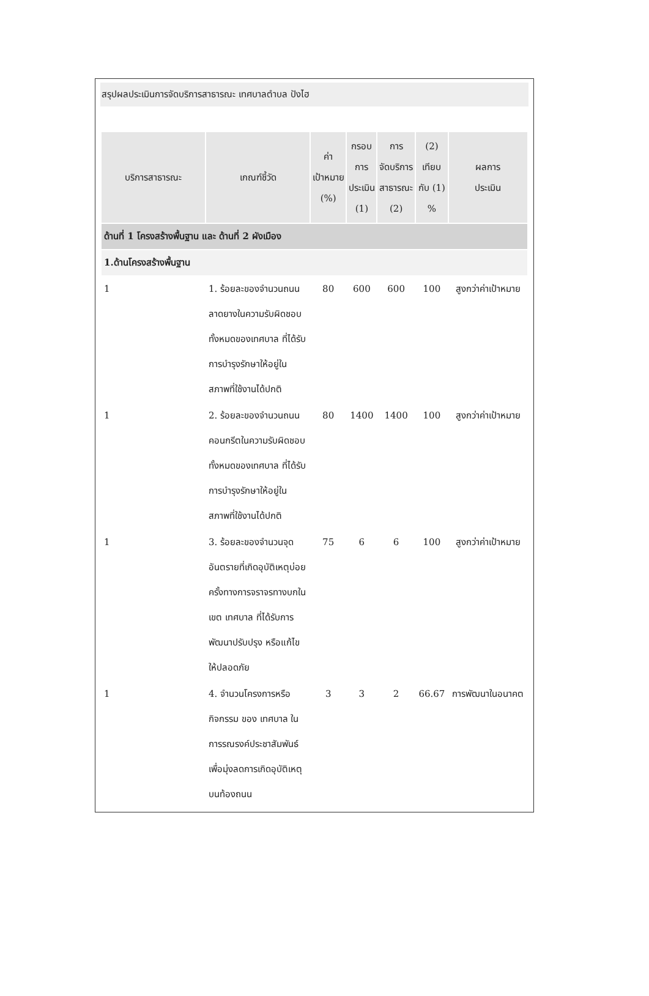สรุปผลประเมินการจัดบริการสาธารณะ เทศบาลตำบล ปังไฮ
| บริการสาธารณะ | เกณฑ์ชี้วัด | ค่า เป้าหมาย (%) | กรอบ การ ประเมิน (1) | การ จัดบริการ สาธารณะ (2) | (2) เทียบ กับ (1) % | ผลการ ประเมิน |
| --- | --- | --- | --- | --- | --- | --- |
| ด้านที่ 1 โครงสร้างพื้นฐาน และ ด้านที่ 2 ผังเมือง | | | | | | |
| 1.ด้านโครงสร้างพื้นฐาน | | | | | | |
| 1 | 1. ร้อยละของจำนวนถนนลาดยางในความรับผิดชอบทั้งหมดของเทศบาล ที่ได้รับการบำรุงรักษาให้อยู่ในสภาพที่ใช้งานได้ปกติ | 80 | 600 | 600 | 100 | สูงกว่าค่าเป้าหมาย |
| 1 | 2. ร้อยละของจำนวนถนนคอนกรีตในความรับผิดชอบทั้งหมดของเทศบาล ที่ได้รับการบำรุงรักษาให้อยู่ในสภาพที่ใช้งานได้ปกติ | 80 | 1400 | 1400 | 100 | สูงกว่าค่าเป้าหมาย |
| 1 | 3. ร้อยละของจำนวนจุดอันตรายที่เกิดอุบัติเหตุบ่อยครั้งทางการจราจรทางบกในเขต เทศบาล ที่ได้รับการพัฒนาปรับปรุง หรือแก้ไขให้ปลอดภัย | 75 | 6 | 6 | 100 | สูงกว่าค่าเป้าหมาย |
| 1 | 4. จำนวนโครงการหรือกิจกรรม ของ เทศบาล ในการรณรงค์ประชาสัมพันธ์ เพื่อมุ่งลดการเกิดอุบัติเหตุบนท้องถนน | 3 | 3 | 2 | 66.67 | การพัฒนาในอนาคต |